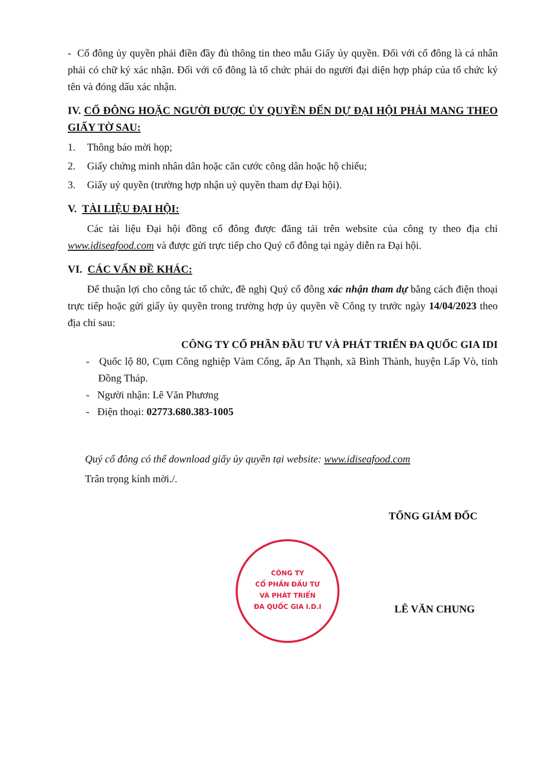- Cổ đông ủy quyền phải điền đầy đủ thông tin theo mẫu Giấy ủy quyền. Đối với cổ đông là cá nhân phải có chữ ký xác nhận. Đối với cổ đông là tổ chức phải do người đại diện hợp pháp của tổ chức ký tên và đóng dấu xác nhận.
IV. CỔ ĐÔNG HOẶC NGƯỜI ĐƯỢC ỦY QUYỀN ĐẾN DỰ ĐẠI HỘI PHẢI MANG THEO GIẤY TỜ SAU:
1. Thông báo mời họp;
2. Giấy chứng minh nhân dân hoặc căn cước công dân hoặc hộ chiếu;
3. Giấy uỷ quyền (trường hợp nhận uỷ quyền tham dự Đại hội).
V. TÀI LIỆU ĐẠI HỘI:
Các tài liệu Đại hội đồng cổ đông được đăng tải trên website của công ty theo địa chỉ www.idiseafood.com và được gửi trực tiếp cho Quý cổ đông tại ngày diễn ra Đại hội.
VI. CÁC VẤN ĐỀ KHÁC:
Để thuận lợi cho công tác tổ chức, đề nghị Quý cổ đông xác nhận tham dự bằng cách điện thoại trực tiếp hoặc gửi giấy ủy quyền trong trường hợp ủy quyền về Công ty trước ngày 14/04/2023 theo địa chỉ sau:
CÔNG TY CỔ PHẦN ĐẦU TƯ VÀ PHÁT TRIỂN ĐA QUỐC GIA IDI
- Quốc lộ 80, Cụm Công nghiệp Vàm Cống, ấp An Thạnh, xã Bình Thành, huyện Lấp Vò, tỉnh Đồng Tháp.
- Người nhận: Lê Văn Phương
- Điện thoại: 02773.680.383-1005
Quý cổ đông có thể download giấy ủy quyền tại website: www.idiseafood.com
Trân trọng kính mời./.
TỔNG GIÁM ĐỐC
LÊ VĂN CHUNG
CÔNG TY
CỔ PHẦN ĐẦU TƯ
VÀ PHÁT TRIỂN
ĐA QUỐC GIA I.D.I